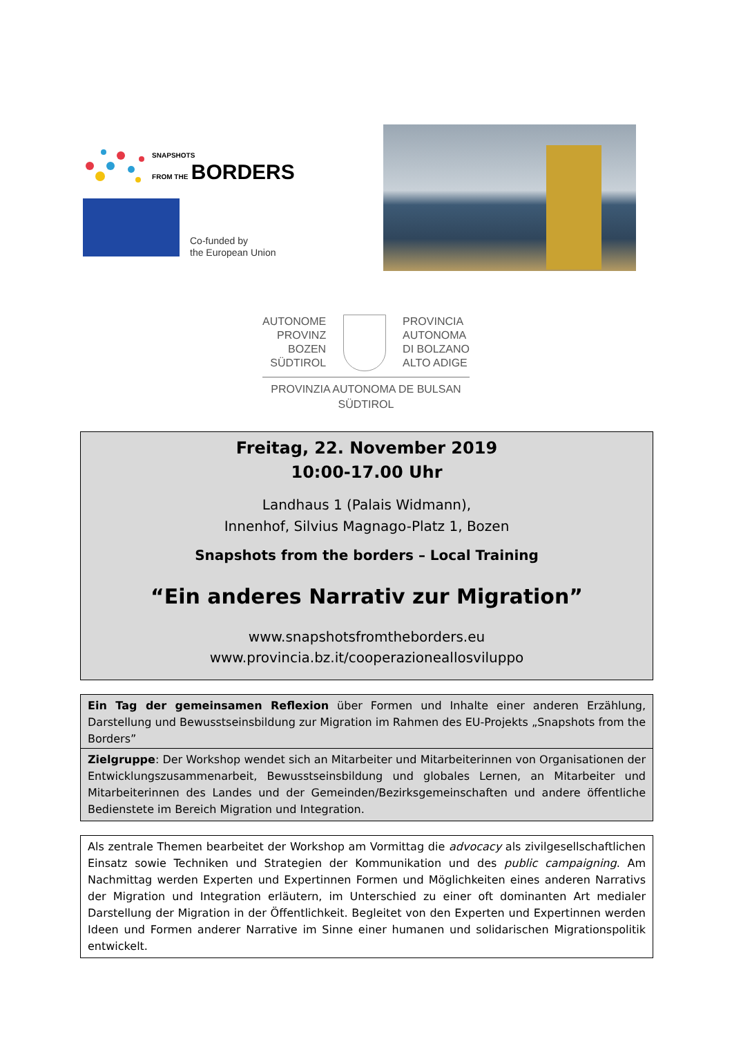SNAPSHOTS
FROM THE BORDERS
Co-funded by
the European Union
AUTONOME
PROVINZ
BOZEN
SÜDTIROL
PROVINCIA
AUTONOMA
DI BOLZANO
ALTO ADIGE
PROVINZIA AUTONOMA DE BULSAN
SÜDTIROL
Freitag, 22. November 2019
10:00-17.00 Uhr
Landhaus 1 (Palais Widmann),
Innenhof, Silvius Magnago-Platz 1, Bozen
Snapshots from the borders – Local Training
“Ein anderes Narrativ zur Migration”
www.snapshotsfromtheborders.eu
www.provincia.bz.it/cooperazioneallosviluppo
Ein Tag der gemeinsamen Reflexion über Formen und Inhalte einer anderen Erzählung, Darstellung und Bewusstseinsbildung zur Migration im Rahmen des EU-Projekts „Snapshots from the Borders”
Zielgruppe: Der Workshop wendet sich an Mitarbeiter und Mitarbeiterinnen von Organisationen der Entwicklungszusammenarbeit, Bewusstseinsbildung und globales Lernen, an Mitarbeiter und Mitarbeiterinnen des Landes und der Gemeinden/Bezirksgemeinschaften und andere öffentliche Bedienstete im Bereich Migration und Integration.
Als zentrale Themen bearbeitet der Workshop am Vormittag die advocacy als zivilgesellschaftlichen Einsatz sowie Techniken und Strategien der Kommunikation und des public campaigning. Am Nachmittag werden Experten und Expertinnen Formen und Möglichkeiten eines anderen Narrativs der Migration und Integration erläutern, im Unterschied zu einer oft dominanten Art medialer Darstellung der Migration in der Öffentlichkeit. Begleitet von den Experten und Expertinnen werden Ideen und Formen anderer Narrative im Sinne einer humanen und solidarischen Migrationspolitik entwickelt.